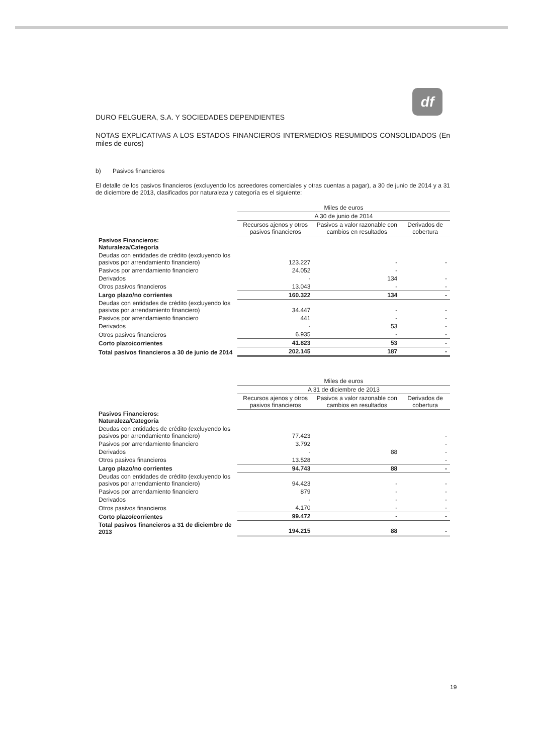df
DURO FELGUERA, S.A. Y SOCIEDADES DEPENDIENTES
NOTAS EXPLICATIVAS A LOS ESTADOS FINANCIEROS INTERMEDIOS RESUMIDOS CONSOLIDADOS (En miles de euros)
b) Pasivos financieros
El detalle de los pasivos financieros (excluyendo los acreedores comerciales y otras cuentas a pagar), a 30 de junio de 2014 y a 31 de diciembre de 2013, clasificados por naturaleza y categoría es el siguiente:
| | Miles de euros | | |
| --- | --- | --- | --- |
| | A 30 de junio de 2014 | | |
| | Recursos ajenos y otros pasivos financieros | Pasivos a valor razonable con cambios en resultados | Derivados de cobertura |
| Pasivos Financieros: Naturaleza/Categoría | | | |
| Deudas con entidades de crédito (excluyendo los pasivos por arrendamiento financiero) | 123.227 | - | - |
| Pasivos por arrendamiento financiero | 24.052 | - | |
| Derivados | - | 134 | - |
| Otros pasivos financieros | 13.043 | - | - |
| Largo plazo/no corrientes | 160.322 | 134 | - |
| Deudas con entidades de crédito (excluyendo los pasivos por arrendamiento financiero) | 34.447 | - | - |
| Pasivos por arrendamiento financiero | 441 | - | - |
| Derivados | - | 53 | - |
| Otros pasivos financieros | 6.935 | - | - |
| Corto plazo/corrientes | 41.823 | 53 | - |
| Total pasivos financieros a 30 de junio de 2014 | 202.145 | 187 | - |
| | Miles de euros | | |
| --- | --- | --- | --- |
| | A 31 de diciembre de 2013 | | |
| | Recursos ajenos y otros pasivos financieros | Pasivos a valor razonable con cambios en resultados | Derivados de cobertura |
| Pasivos Financieros: Naturaleza/Categoría | | | |
| Deudas con entidades de crédito (excluyendo los pasivos por arrendamiento financiero) | 77.423 | | - |
| Pasivos por arrendamiento financiero | 3.792 | | - |
| Derivados | - | 88 | - |
| Otros pasivos financieros | 13.528 | | - |
| Largo plazo/no corrientes | 94.743 | 88 | - |
| Deudas con entidades de crédito (excluyendo los pasivos por arrendamiento financiero) | 94.423 | - | - |
| Pasivos por arrendamiento financiero | 879 | - | - |
| Derivados | - | - | - |
| Otros pasivos financieros | 4.170 | - | - |
| Corto plazo/corrientes | 99.472 | - | - |
| Total pasivos financieros a 31 de diciembre de 2013 | 194.215 | 88 | - |
19